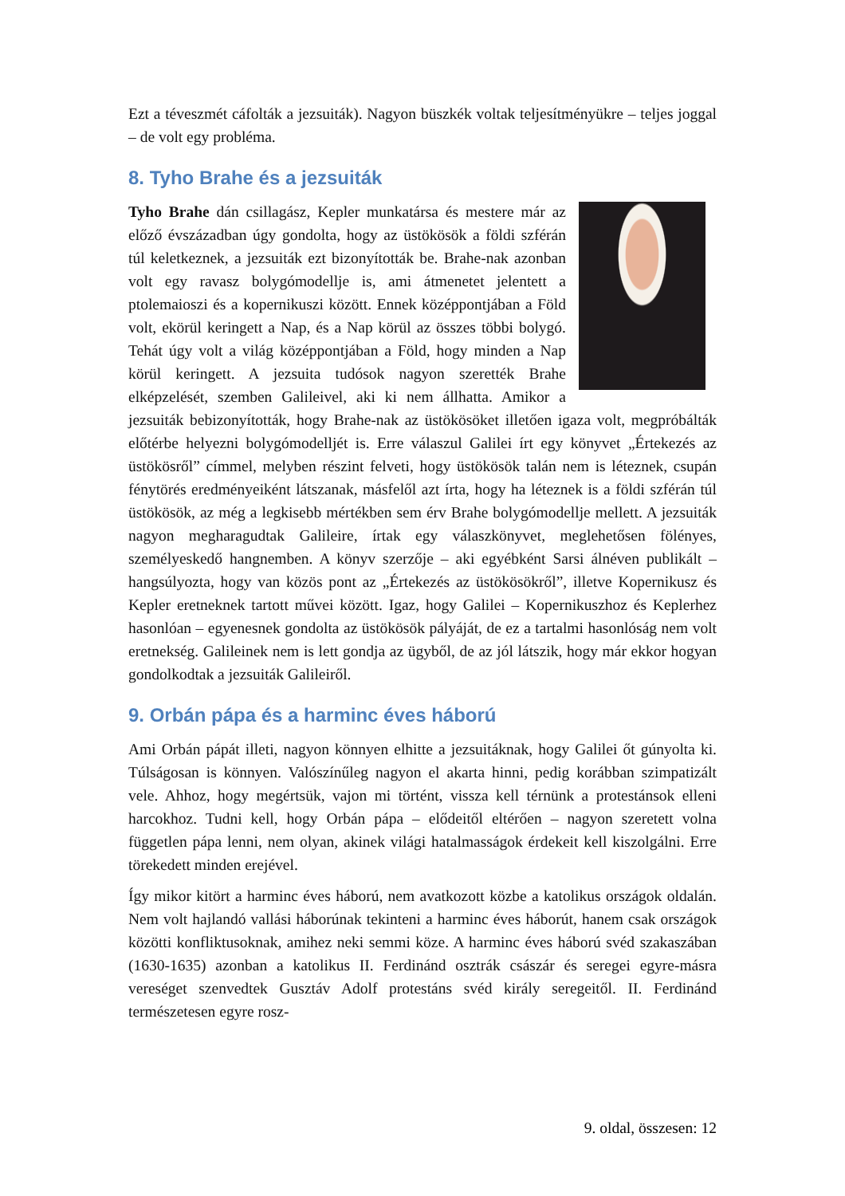Ezt a téveszmét cáfolták a jezsuiták). Nagyon büszkék voltak teljesítményükre – teljes joggal – de volt egy probléma.
8. Tyho Brahe és a jezsuiták
Tyho Brahe dán csillagász, Kepler munkatársa és mestere már az előző évszázadban úgy gondolta, hogy az üstökösök a földi szférán túl keletkeznek, a jezsuiták ezt bizonyították be. Brahe-nak azonban volt egy ravasz bolygómodellje is, ami átmenetet jelentett a ptolemaioszi és a kopernikuszi között. Ennek középpontjában a Föld volt, ekörül keringett a Nap, és a Nap körül az összes többi bolygó. Tehát úgy volt a világ középpontjában a Föld, hogy minden a Nap körül keringett. A jezsuita tudósok nagyon szerették Brahe elképzelését, szemben Galileivel, aki ki nem állhatta. Amikor a jezsuiták bebizonyították, hogy Brahe-nak az üstökösöket illetően igaza volt, megpróbálták előtérbe helyezni bolygómodelljét is. Erre válaszul Galilei írt egy könyvet „Értekezés az üstökösről” címmel, melyben részint felveti, hogy üstökösök talán nem is léteznek, csupán fénytörés eredményeiként látszanak, másfelől azt írta, hogy ha léteznek is a földi szférán túl üstökösök, az még a legkisebb mértékben sem érv Brahe bolygómodellje mellett. A jezsuiták nagyon megharagudtak Galileire, írtak egy válaszkönyvet, meglehetősen fölényes, személyeskedő hangnemben. A könyv szerzője – aki egyébként Sarsi álnéven publikált – hangsúlyozta, hogy van közös pont az „Értekezés az üstökösökről”, illetve Kopernikusz és Kepler eretneknek tartott művei között. Igaz, hogy Galilei – Kopernikuszhoz és Keplerhez hasonlóan – egyenesnek gondolta az üstökösök pályáját, de ez a tartalmi hasonlóság nem volt eretnekség. Galileinek nem is lett gondja az ügyből, de az jól látszik, hogy már ekkor hogyan gondolkodtak a jezsuiták Galileiről.
9. Orbán pápa és a harminc éves háború
Ami Orbán pápát illeti, nagyon könnyen elhitte a jezsuitáknak, hogy Galilei őt gúnyolta ki. Túlságosan is könnyen. Valószínűleg nagyon el akarta hinni, pedig korábban szimpatizált vele. Ahhoz, hogy megértsük, vajon mi történt, vissza kell térnünk a protestánsok elleni harcokhoz. Tudni kell, hogy Orbán pápa – elődeitől eltérően – nagyon szeretett volna független pápa lenni, nem olyan, akinek világi hatalmasságok érdekeit kell kiszolgálni. Erre törekedett minden erejével.
Így mikor kitört a harminc éves háború, nem avatkozott közbe a katolikus országok oldalán. Nem volt hajlandó vallási háborúnak tekinteni a harminc éves háborút, hanem csak országok közötti konfliktusoknak, amihez neki semmi köze. A harminc éves háború svéd szakaszában (1630-1635) azonban a katolikus II. Ferdinánd osztrák császár és seregei egyre-másra vereséget szenvedtek Gusztáv Adolf protestáns svéd király seregeitől. II. Ferdinánd természetesen egyre rosz-
9. oldal, összesen: 12